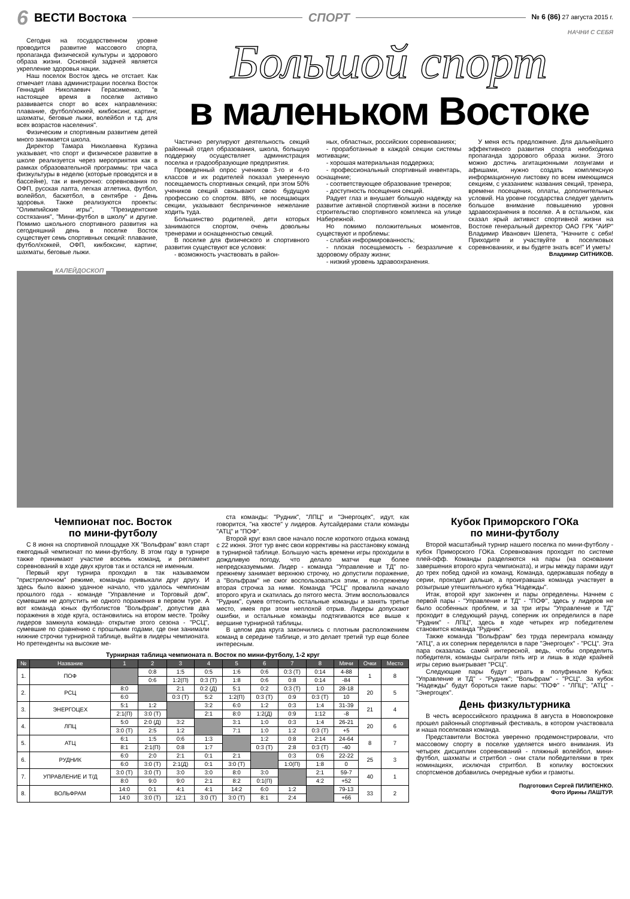6 ВЕСТИ Востока СПОРТ № 6 (86) 27 августа 2015 г.
Сегодня на государственном уровне проводится развитие массового спорта, пропаганда физической культуры и здорового образа жизни. Основной задачей является укрепление здоровья нации.
Наш поселок Восток здесь не отстает. Как отмечает глава администрации поселка Восток Геннадий Николаевич Герасименко, "в настоящее время в поселке активно развивается спорт во всех направлениях: плавание, футбол/хоккей, кикбоксинг, картинг, шахматы, беговые лыжи, волейбол и т.д. для всех возрастов населения".
Физическим и спортивным развитием детей много занимается школа.
Директор Тамара Николаевна Курзина указывает, что спорт и физическое развитие в школе реализуется через мероприятия как в рамках образовательной программы: три часа физкультуры в неделю (которые проводятся и в бассейне), так и внеурочно: соревнования по ОФП, русская лапта, легкая атлетика, футбол, волейбол, баскетбол, в сентябре - День здоровья. Также реализуются проекты: "Олимпийские игры", "Президентские состязания", "Мини-футбол в школу" и другие. Помимо школьного спортивного развития на сегодняшний день в поселке Восток существует семь спортивных секций: плавание, футбол/хоккей, ОФП, кикбоксинг, картинг, шахматы, беговые лыжи.
НАЧНИ С СЕБЯ
Большой спорт
в маленьком Востоке
Частично регулируют деятельность секций районный отдел образования, школа, большую поддержку осуществляет администрация поселка и градообразующие предприятия.
Проведенный опрос учеников 3-го и 4-го классов и их родителей показал умеренную посещаемость спортивных секций, при этом 50% учеников секций связывают свою будущую профессию со спортом. 88%, не посещающих секции, указывают беспричинное нежелание ходить туда.
Большинство родителей, дети которых занимаются спортом, очень довольны тренерами и оснащенностью секций.
В поселке для физического и спортивного развития существуют все условия:
- возможность участвовать в район-
ных, областных, российских соревнованиях;
- проработанные в каждой секции системы мотивации;
- хорошая материальная поддержка;
- профессиональный спортивный инвентарь, оснащение;
- соответствующее образование тренеров;
- доступность посещения секций.
Радует глаз и внушает большую надежду на развитие активной спортивной жизни в поселке строительство спортивного комплекса на улице Набережной.
Но помимо положительных моментов, существуют и проблемы:
- слабая информированность;
- плохая посещаемость - безразличие к здоровому образу жизни;
- низкий уровень здравоохранения.
У меня есть предложение. Для дальнейшего эффективного развития спорта необходима пропаганда здорового образа жизни. Этого можно достичь агитационными лозунгами и афишами, нужно создать комплексную информационную листовку по всем имеющимся секциям, с указанием: названия секций, тренера, времени посещения, оплаты, дополнительных условий. На уровне государства следует уделить большое внимание повышению уровня здравоохранения в поселке. А в остальном, как сказал ярый активист спортивной жизни на Востоке генеральный директор ОАО ГРК "АИР" Владимир Иванович Шепета, "Начните с себя! Приходите и участвуйте в поселковых соревнованиях, и вы будете знать все!" И уметь!
Владимир СИТНИКОВ.
КАЛЕЙДОСКОП
Чемпионат пос. Восток
по мини-футболу
С 8 июня на спортивной площадке ХК "Вольфрам" взял старт ежегодный чемпионат по мини-футболу. В этом году в турнире также принимают участие восемь команд, и регламент соревнований в ходе двух кругов так и остался не именным.
Первый круг турнира проходил в так называемом "пристрелочном" режиме, команды привыкали друг другу. И здесь было важно удачное начало, что удалось чемпионам прошлого года - команде "Управление и Торговый дом", сумевшим не допустить не одного поражения в первом туре. А вот команда юных футболистов "Вольфрам", допустив два поражения в ходе круга, остановились на втором месте. Тройку лидеров замкнула команда- открытие этого сезона - "РСЦ", сумевшие по сравнению с прошлыми годами, где они занимали нижние строчки турнирной таблице, выйти в лидеры чемпионата. Но претенденты на высокие ме-
ста команды: "Рудник", "ЛПЦ" и "Энергоцех", идут, как говорится, "на хвосте" у лидеров. Аутсайдерами стали команды "АТЦ" и "ПОФ".
Второй круг взял свое начало после короткого отдыха команд с 22 июня. Этот тур внес свои коррективы на расстановку команд в турнирной таблице. Большую часть времени игры проходили в дождливую погоду, что делало матчи еще более непредсказуемыми. Лидер - команда "Управление и ТД" по-прежнему занимает верхнюю строчку, но допустили поражение, а "Вольфрам" не смог воспользоваться этим, и по-прежнему вторая строчка за ними. Команда "РСЦ" провалила начало второго круга и скатилась до пятого места. Этим воспользовался "Рудник", сумев оттеснить остальные команды и занять третье место, имея при этом неплохой отрыв. Лидеры допускают ошибки, и остальные команды подтягиваются все выше к вершине турнирной таблицы.
В целом два круга закончились с плотным расположением команд в середине таблице, и это делает третий тур еще более интересным.
Турнирная таблица чемпионата п. Восток по мини-футболу, 1-2 круг
| № | Название | 1 | 2 | 3 | 4 | 5 | 6 | 7 | 8 | Мячи | Очки | Место |
| --- | --- | --- | --- | --- | --- | --- | --- | --- | --- | --- | --- | --- |
| 1. | ПОФ | | 0:8 | 1:5 | 0:5 | 1:6 | 0:6 | 0:3 (Т) | 0:14 | 4-88 | 1 | 8 |
| | | | 0:6 | 1:2(П) | 0:3 (Т) | 1:8 | 0:6 | 0:8 | 0:14 | -84 | | |
| 2. | РСЦ | 8:0 | | 2:1 | 0:2 (Д) | 5:1 | 0:2 | 0:3 (Т) | 1:0 | 28-18 | 20 | 5 |
| | | 6:0 | | 0:3 (Т) | 5:2 | 1:2(П) | 0:3 (Т) | 0:9 | 0:3 (Т) | 10 | | |
| 3. | ЭНЕРГОЦЕХ | 5:1 | 1:2 | | 3:2 | 6:0 | 1:2 | 0:3 | 1:4 | 31-39 | 21 | 4 |
| | | 2:1(П) | 3:0 (Т) | | 2:1 | 8:0 | 1:2(Д) | 0:9 | 1:12 | -8 | | |
| 4. | ЛПЦ | 5:0 | 2:0 (Д) | 3:2 | | 3:1 | 1:0 | 0:3 | 1:4 | 26-21 | 20 | 6 |
| | | 3:0 (Т) | 2:5 | 1:2 | | 7:1 | 1:0 | 1:2 | 0:3 (Т) | +5 | | |
| 5. | АТЦ | 6:1 | 1:5 | 0:6 | 1:3 | | 1:2 | 0:8 | 2:14 | 24-64 | 8 | 7 |
| | | 8:1 | 2:1(П) | 0:8 | 1:7 | | 0:3 (Т) | 2:8 | 0:3 (Т) | -40 | | |
| 6. | РУДНИК | 6:0 | 2:0 | 2:1 | 0:1 | 2:1 | | 0:3 | 0:6 | 22-22 | 25 | 3 |
| | | 6:0 | 3:0 (Т) | 2:1(Д) | 0:1 | 3:0 (Т) | | 1:0(П) | 1:8 | 0 | | |
| 7. | УПРАВЛЕНИЕ И Т/Д | 3:0 (Т) | 3:0 (Т) | 3:0 | 3:0 | 8:0 | 3:0 | | 2:1 | 59-7 | 40 | 1 |
| | | 8:0 | 9:0 | 9:0 | 2:1 | 8:2 | 0:1(П) | | 4:2 | +52 | | |
| 8. | ВОЛЬФРАМ | 14:0 | 0:1 | 4:1 | 4:1 | 14:2 | 6:0 | 1:2 | | 79-13 | 33 | 2 |
| | | 14:0 | 3:0 (Т) | 12:1 | 3:0 (Т) | 3:0 (Т) | 8:1 | 2:4 | | +66 | | |
Кубок Приморского ГОКа
по мини-футболу
Второй масштабный турнир нашего поселка по мини-футболу - кубок Приморского ГОКа. Соревнования проходят по системе плей-офф. Команды разделяются на пары (на основании завершения второго круга чемпионата), и игры между парами идут до трех побед одной из команд. Команда, одержавшая победу в серии, проходит дальше, а проигравшая команда участвует в розыгрыше утешительного кубка "Надежды".
Итак, второй круг закончен и пары определены. Начнем с первой пары - "Управление и ТД" - "ПОФ", здесь у лидеров не было особенных проблем, и за три игры "Управление и ТД" проходит в следующий раунд, соперник их определился в паре "Рудник" - ЛПЦ", здесь в ходе четырех игр победителем становится команда "Рудник".
Также команда "Вольфрам" без труда переиграла команду "АТЦ", а их соперник переделялся в паре "Энергоцех" - "РСЦ". Эта пара оказалась самой интересной, ведь, чтобы определить победителя, команды сыграли пять игр и лишь в ходе крайней игры серию выигрывает "РСЦ".
Следующие пары будут играть в полуфинале Кубка: "Управление и ТД" - "Рудник"; "Вольфрам" - "РСЦ". За кубок "Надежды" будут бороться такие пары: "ПОФ" - "ЛПЦ"; "АТЦ" - "Энергоцех".
День физкультурника
В честь всероссийского праздника 8 августа в Новопокровке прошел районный спортивный фестиваль, в котором участвовала и наша поселковая команда.
Представители Востока уверенно продемонстрировали, что массовому спорту в поселке уделяется много внимания. Из четырех дисциплин соревнований - пляжный волейбол, мини-футбол, шахматы и стритбол - они стали победителями в трех номинациях, исключая стритбол. В копилку востокских спортсменов добавились очередные кубки и грамоты.
Подготовил Сергей ПИЛИПЕНКО.
Фото Ирины ЛАШТУР.